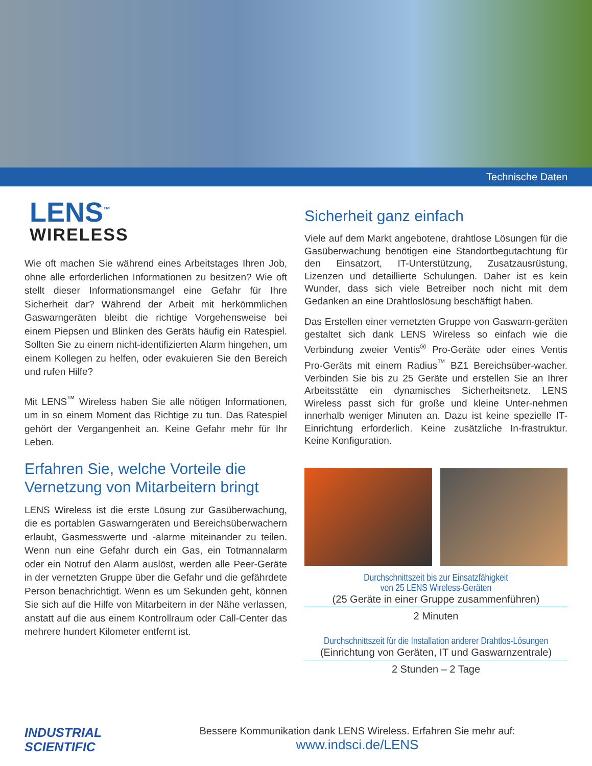Technische Daten
LENS<sup>™</sup>
WIRELESS
Wie oft machen Sie während eines Arbeitstages Ihren Job, ohne alle erforderlichen Informationen zu besitzen? Wie oft stellt dieser Informationsmangel eine Gefahr für Ihre Sicherheit dar? Während der Arbeit mit herkömmlichen Gaswarngeräten bleibt die richtige Vorgehensweise bei einem Piepsen und Blinken des Geräts häufig ein Ratespiel. Sollten Sie zu einem nicht-identifizierten Alarm hingehen, um einem Kollegen zu helfen, oder evakuieren Sie den Bereich und rufen Hilfe?
Mit LENS<sup>™</sup> Wireless haben Sie alle nötigen Informationen, um in so einem Moment das Richtige zu tun. Das Ratespiel gehört der Vergangenheit an. Keine Gefahr mehr für Ihr Leben.
Erfahren Sie, welche Vorteile die Vernetzung von Mitarbeitern bringt
LENS Wireless ist die erste Lösung zur Gasüberwachung, die es portablen Gaswarngeräten und Bereichsüberwachern erlaubt, Gasmesswerte und -alarme miteinander zu teilen. Wenn nun eine Gefahr durch ein Gas, ein Totmannalarm oder ein Notruf den Alarm auslöst, werden alle Peer-Geräte in der vernetzten Gruppe über die Gefahr und die gefährdete Person benachrichtigt. Wenn es um Sekunden geht, können Sie sich auf die Hilfe von Mitarbeitern in der Nähe verlassen, anstatt auf die aus einem Kontrollraum oder Call-Center das mehrere hundert Kilometer entfernt ist.
Sicherheit ganz einfach
Viele auf dem Markt angebotene, drahtlose Lösungen für die Gasüberwachung benötigen eine Standortbegutachtung für den Einsatzort, IT-Unterstützung, Zusatzausrüstung, Lizenzen und detaillierte Schulungen. Daher ist es kein Wunder, dass sich viele Betreiber noch nicht mit dem Gedanken an eine Drahtloslösung beschäftigt haben.
Das Erstellen einer vernetzten Gruppe von Gaswarn-geräten gestaltet sich dank LENS Wireless so einfach wie die Verbindung zweier Ventis<sup>®</sup> Pro-Geräte oder eines Ventis Pro-Geräts mit einem Radius<sup>™</sup> BZ1 Bereichsüber-wacher. Verbinden Sie bis zu 25 Geräte und erstellen Sie an Ihrer Arbeitsstätte ein dynamisches Sicherheitsnetz. LENS Wireless passt sich für große und kleine Unter-nehmen innerhalb weniger Minuten an. Dazu ist keine spezielle IT-Einrichtung erforderlich. Keine zusätzliche In-frastruktur. Keine Konfiguration.
Durchschnittszeit bis zur Einsatzfähigkeit
von 25 LENS Wireless-Geräten
(25 Geräte in einer Gruppe zusammenführen)
2 Minuten
Durchschnittszeit für die Installation anderer Drahtlos-Lösungen
(Einrichtung von Geräten, IT und Gaswarnzentrale)
2 Stunden – 2 Tage
INDUSTRIAL
SCIENTIFIC
Bessere Kommunikation dank LENS Wireless. Erfahren Sie mehr auf:
www.indsci.de/LENS